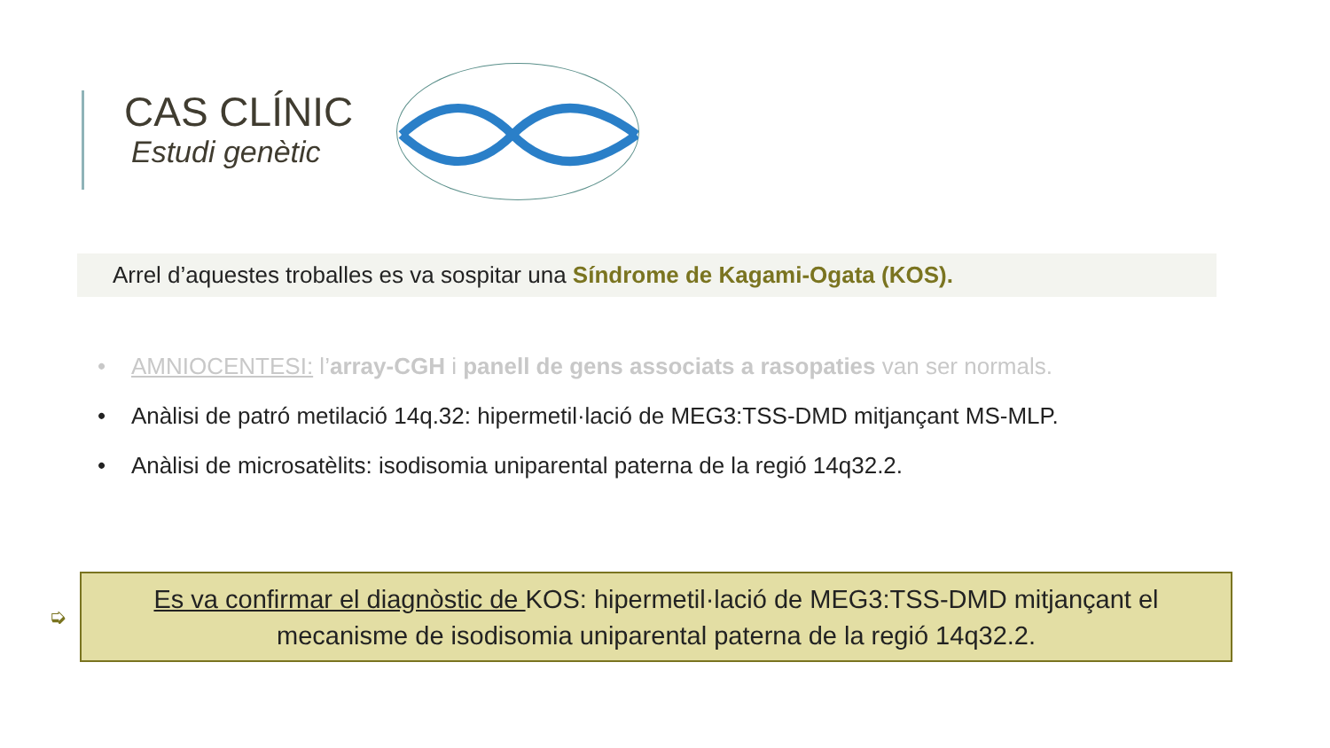CAS CLÍNIC
Estudi genètic
Arrel d’aquestes troballes es va sospitar una Síndrome de Kagami-Ogata (KOS).
• AMNIOCENTESI: l’array-CGH i panell de gens associats a rasopaties van ser normals.
• Anàlisi de patró metilació 14q.32: hipermetil·lació de MEG3:TSS-DMD mitjançant MS-MLP.
• Anàlisi de microsatèlits: isodisomia uniparental paterna de la regió 14q32.2.
➭
Es va confirmar el diagnòstic de KOS: hipermetil·lació de MEG3:TSS-DMD mitjançant el
mecanisme de isodisomia uniparental paterna de la regió 14q32.2.